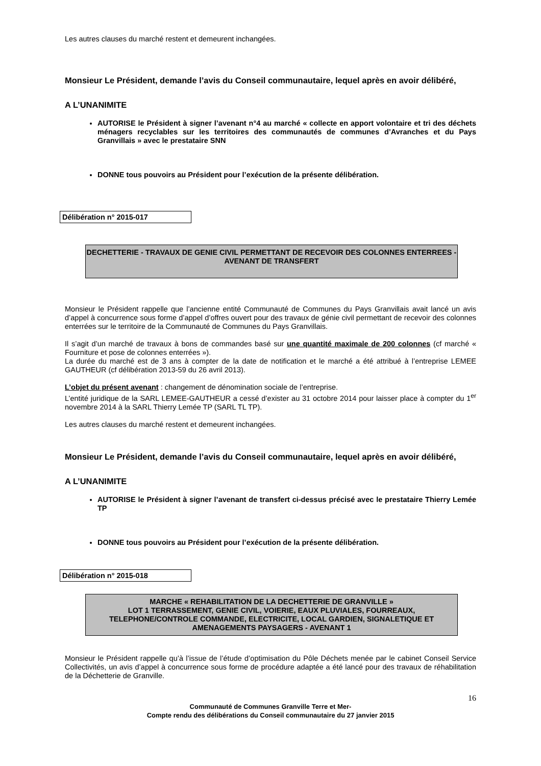Les autres clauses du marché restent et demeurent inchangées.
Monsieur Le Président, demande l’avis du Conseil communautaire, lequel après en avoir délibéré,
A L’UNANIMITE
AUTORISE le Président à signer l’avenant n°4 au marché « collecte en apport volontaire et tri des déchets ménagers recyclables sur les territoires des communautés de communes d’Avranches et du Pays Granvillais » avec le prestataire SNN
DONNE tous pouvoirs au Président pour l’exécution de la présente délibération.
Délibération n° 2015-017
DECHETTERIE - TRAVAUX DE GENIE CIVIL PERMETTANT DE RECEVOIR DES COLONNES ENTERREES -AVENANT DE TRANSFERT
Monsieur le Président rappelle que l’ancienne entité Communauté de Communes du Pays Granvillais avait lancé un avis d’appel à concurrence sous forme d’appel d’offres ouvert pour des travaux de génie civil permettant de recevoir des colonnes enterrées sur le territoire de la Communauté de Communes du Pays Granvillais.
Il s’agit d’un marché de travaux à bons de commandes basé sur une quantité maximale de 200 colonnes (cf marché « Fourniture et pose de colonnes enterrées »).
La durée du marché est de 3 ans à compter de la date de notification et le marché a été attribué à l’entreprise LEMEE GAUTHEUR (cf délibération 2013-59 du 26 avril 2013).
L’objet du présent avenant : changement de dénomination sociale de l’entreprise.
L’entité juridique de la SARL LEMEE-GAUTHEUR a cessé d’exister au 31 octobre 2014 pour laisser place à compter du 1<sup>er</sup> novembre 2014 à la SARL Thierry Lemée TP (SARL TL TP).
Les autres clauses du marché restent et demeurent inchangées.
Monsieur Le Président, demande l’avis du Conseil communautaire, lequel après en avoir délibéré,
A L’UNANIMITE
AUTORISE le Président à signer l’avenant de transfert ci-dessus précisé avec le prestataire Thierry Lemée TP
DONNE tous pouvoirs au Président pour l’exécution de la présente délibération.
Délibération n° 2015-018
MARCHE « REHABILITATION DE LA DECHETTERIE DE GRANVILLE »
LOT 1 TERRASSEMENT, GENIE CIVIL, VOIERIE, EAUX PLUVIALES, FOURREAUX, TELEPHONE/CONTROLE COMMANDE, ELECTRICITE, LOCAL GARDIEN, SIGNALETIQUE ET AMENAGEMENTS PAYSAGERS - AVENANT 1
Monsieur le Président rappelle qu’à l’issue de l’étude d’optimisation du Pôle Déchets menée par le cabinet Conseil Service Collectivités, un avis d’appel à concurrence sous forme de procédure adaptée a été lancé pour des travaux de réhabilitation de la Déchetterie de Granville.
16
Communauté de Communes Granville Terre et Mer-
Compte rendu des délibérations du Conseil communautaire du 27 janvier 2015